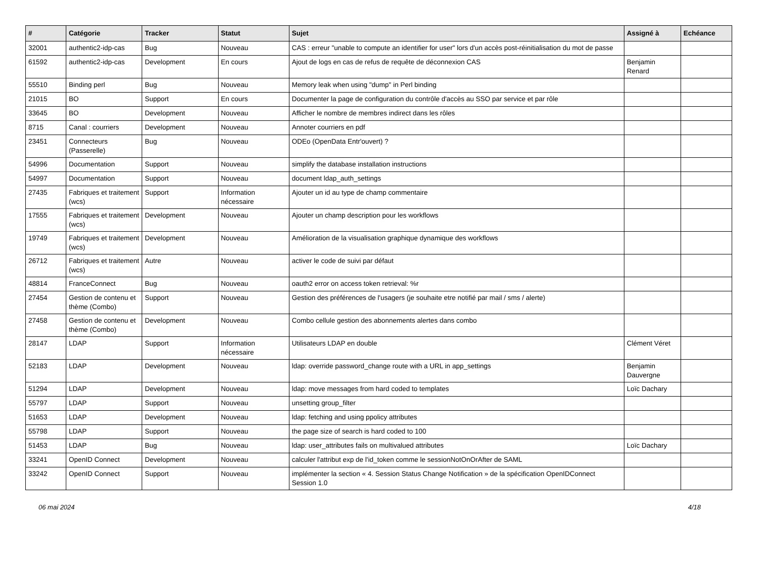| # | Catégorie | Tracker | Statut | Sujet | Assigné à | Echéance |
| --- | --- | --- | --- | --- | --- | --- |
| 32001 | authentic2-idp-cas | Bug | Nouveau | CAS : erreur "unable to compute an identifier for user" lors d'un accès post-réinitialisation du mot de passe | | |
| 61592 | authentic2-idp-cas | Development | En cours | Ajout de logs en cas de refus de requête de déconnexion CAS | Benjamin Renard | |
| 55510 | Binding perl | Bug | Nouveau | Memory leak when using "dump" in Perl binding | | |
| 21015 | BO | Support | En cours | Documenter la page de configuration du contrôle d'accès au SSO par service et par rôle | | |
| 33645 | BO | Development | Nouveau | Afficher le nombre de membres indirect dans les rôles | | |
| 8715 | Canal : courriers | Development | Nouveau | Annoter courriers en pdf | | |
| 23451 | Connecteurs (Passerelle) | Bug | Nouveau | ODEo (OpenData Entr'ouvert) ? | | |
| 54996 | Documentation | Support | Nouveau | simplify the database installation instructions | | |
| 54997 | Documentation | Support | Nouveau | document ldap_auth_settings | | |
| 27435 | Fabriques et traitement (wcs) | Support | Information nécessaire | Ajouter un id au type de champ commentaire | | |
| 17555 | Fabriques et traitement (wcs) | Development | Nouveau | Ajouter un champ description pour les workflows | | |
| 19749 | Fabriques et traitement (wcs) | Development | Nouveau | Amélioration de la visualisation graphique dynamique des workflows | | |
| 26712 | Fabriques et traitement (wcs) | Autre | Nouveau | activer le code de suivi par défaut | | |
| 48814 | FranceConnect | Bug | Nouveau | oauth2 error on access token retrieval: %r | | |
| 27454 | Gestion de contenu et thème (Combo) | Support | Nouveau | Gestion des préférences de l'usagers (je souhaite etre notifié par mail / sms / alerte) | | |
| 27458 | Gestion de contenu et thème (Combo) | Development | Nouveau | Combo cellule gestion des abonnements alertes dans combo | | |
| 28147 | LDAP | Support | Information nécessaire | Utilisateurs LDAP en double | Clément Véret | |
| 52183 | LDAP | Development | Nouveau | ldap: override password_change route with a URL in app_settings | Benjamin Dauvergne | |
| 51294 | LDAP | Development | Nouveau | ldap: move messages from hard coded to templates | Loïc Dachary | |
| 55797 | LDAP | Support | Nouveau | unsetting group_filter | | |
| 51653 | LDAP | Development | Nouveau | ldap: fetching and using ppolicy attributes | | |
| 55798 | LDAP | Support | Nouveau | the page size of search is hard coded to 100 | | |
| 51453 | LDAP | Bug | Nouveau | ldap: user_attributes fails on multivalued attributes | Loïc Dachary | |
| 33241 | OpenID Connect | Development | Nouveau | calculer l'attribut exp de l'id_token comme le sessionNotOnOrAfter de SAML | | |
| 33242 | OpenID Connect | Support | Nouveau | implémenter la section « 4. Session Status Change Notification » de la spécification OpenIDConnect Session 1.0 | | |
06 mai 2024 4/18